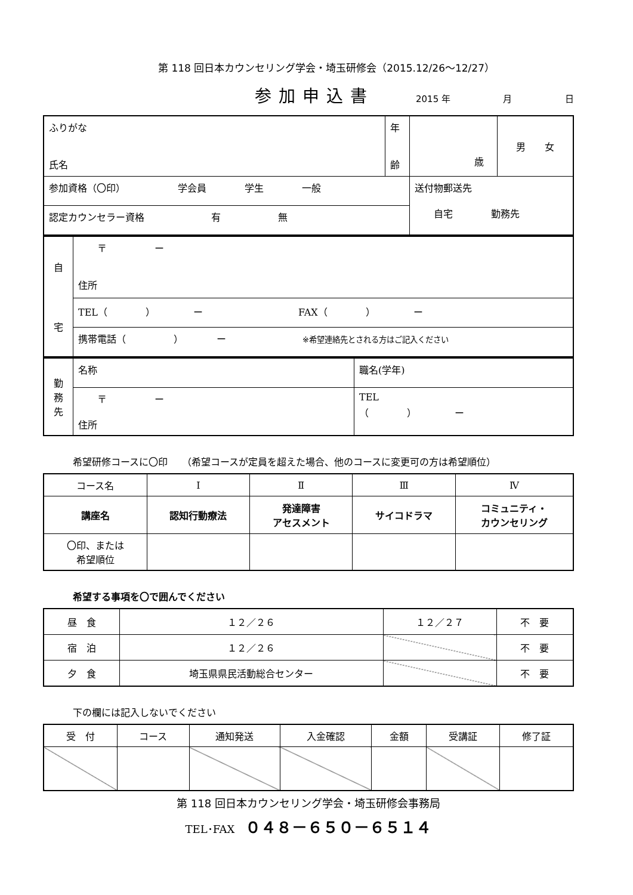第 118 回日本カウンセリング学会・埼玉研修会（2015.12/26〜12/27）
参加申込書 2015 年 月 日
| ふりがな 氏名 | 年 齢 | 歳 | 男 女 |
| 参加資格（〇印） 学会員 学生 一般 | | 送付物郵送先 自宅 勤務先 | |
| 認定カウンセラー資格 有 無 | | | |
| 自 宅 | 〒 ー 住所 |
| | TEL（ ） ー FAX（ ） ー |
| | 携帯電話（ ） ー ※希望連絡先とされる方はご記入ください |
| 勤 務 先 | 名称 | 職名(学年) |
| | 〒 ー 住所 | TEL （ ） ー |
希望研修コースに〇印　　（希望コースが定員を超えた場合、他のコースに変更可の方は希望順位）
| コース名 | Ⅰ | Ⅱ | Ⅲ | Ⅳ |
| 講座名 | 認知行動療法 | 発達障害 アセスメント | サイコドラマ | コミュニティ・ カウンセリング |
| 〇印、または 希望順位 | | | | |
希望する事項を〇で囲んでください
| 昼 食 | １２／２６ | １２／２７ | 不 要 |
| 宿 泊 | １２／２６ | | 不 要 |
| 夕 食 | 埼玉県県民活動総合センター | | 不 要 |
下の欄には記入しないでください
| 受 付 | コース | 通知発送 | 入金確認 | 金額 | 受講証 | 修了証 |
第 118 回日本カウンセリング学会・埼玉研修会事務局
TEL･FAX　０４８－６５０－６５１４